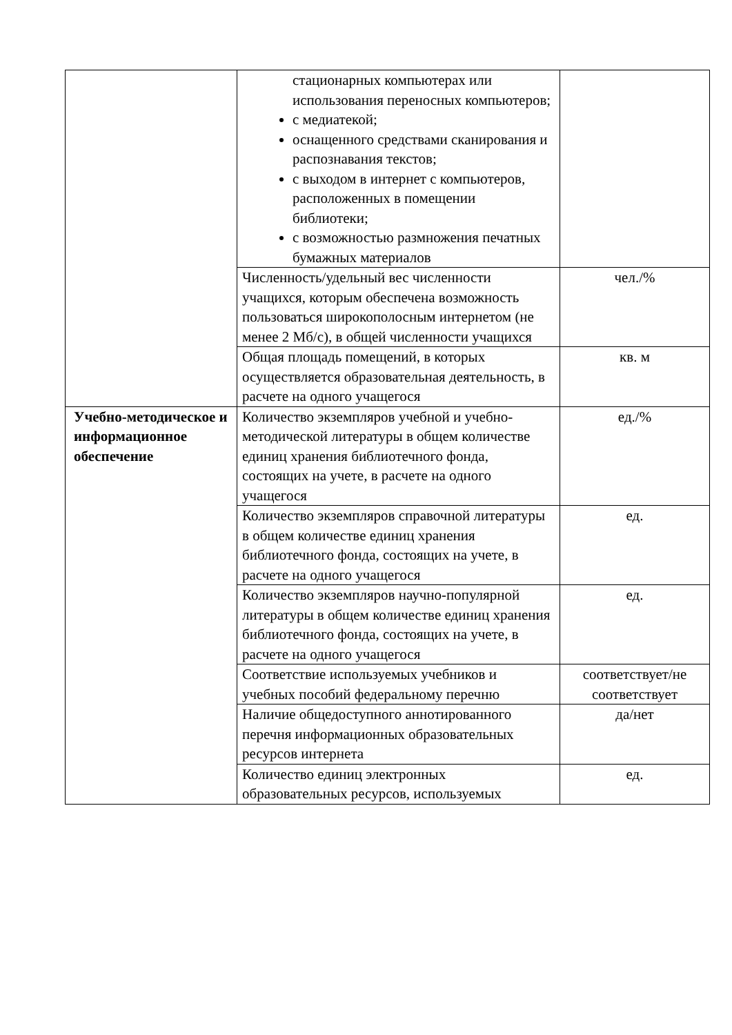| | стационарных компьютерах или использования переносных компьютеров; с медиатекой; оснащенного средствами сканирования и распознавания текстов; с выходом в интернет с компьютеров, расположенных в помещении библиотеки; с возможностью размножения печатных бумажных материалов | |
| | Численность/удельный вес численности учащихся, которым обеспечена возможность пользоваться широкополосным интернетом (не менее 2 Мб/с), в общей численности учащихся | чел./% |
| | Общая площадь помещений, в которых осуществляется образовательная деятельность, в расчете на одного учащегося | кв. м |
| Учебно-методическое и информационное обеспечение | Количество экземпляров учебной и учебно-методической литературы в общем количестве единиц хранения библиотечного фонда, состоящих на учете, в расчете на одного учащегося | ед./% |
| | Количество экземпляров справочной литературы в общем количестве единиц хранения библиотечного фонда, состоящих на учете, в расчете на одного учащегося | ед. |
| | Количество экземпляров научно-популярной литературы в общем количестве единиц хранения библиотечного фонда, состоящих на учете, в расчете на одного учащегося | ед. |
| | Соответствие используемых учебников и учебных пособий федеральному перечню | соответствует/не соответствует |
| | Наличие общедоступного аннотированного перечня информационных образовательных ресурсов интернета | да/нет |
| | Количество единиц электронных образовательных ресурсов, используемых | ед. |